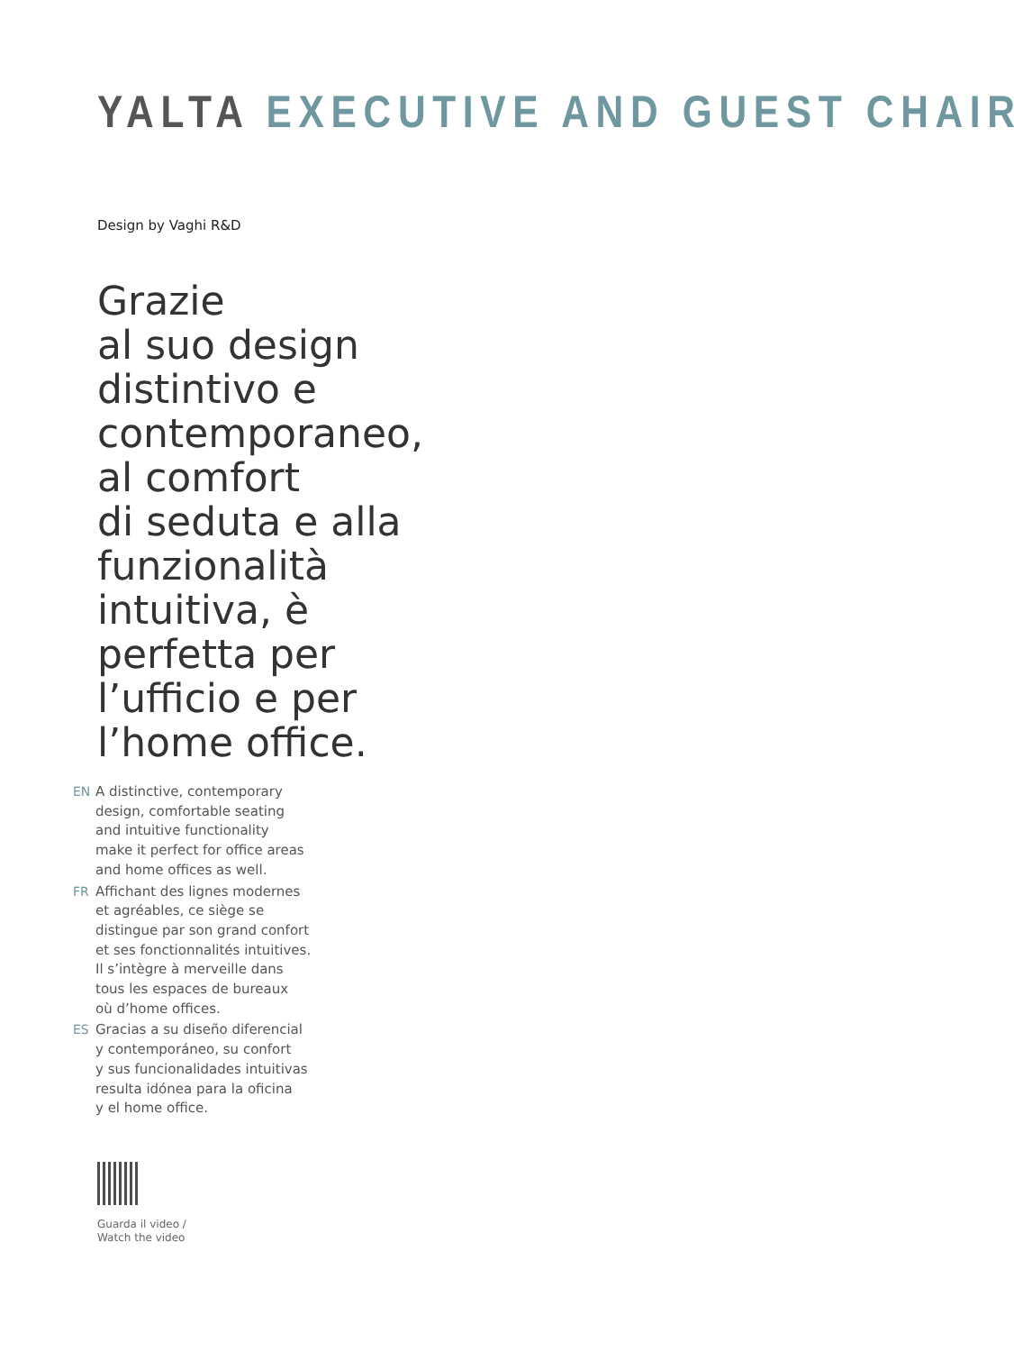YALTA EXECUTIVE AND GUEST CHAIR
Design by Vaghi R&D
Grazie
al suo design
distintivo e
contemporaneo,
al comfort
di seduta e alla
funzionalità
intuitiva, è
perfetta per
l’ufficio e per
l’home office.
EN A distinctive, contemporary
design, comfortable seating
and intuitive functionality
make it perfect for office areas
and home offices as well.
FR Affichant des lignes modernes
et agréables, ce siège se
distingue par son grand confort
et ses fonctionnalités intuitives.
Il s’intègre à merveille dans
tous les espaces de bureaux
où d’home offices.
ES Gracias a su diseño diferencial
y contemporáneo, su confort
y sus funcionalidades intuitivas
resulta idónea para la oficina
y el home office.
Guarda il video /
Watch the video